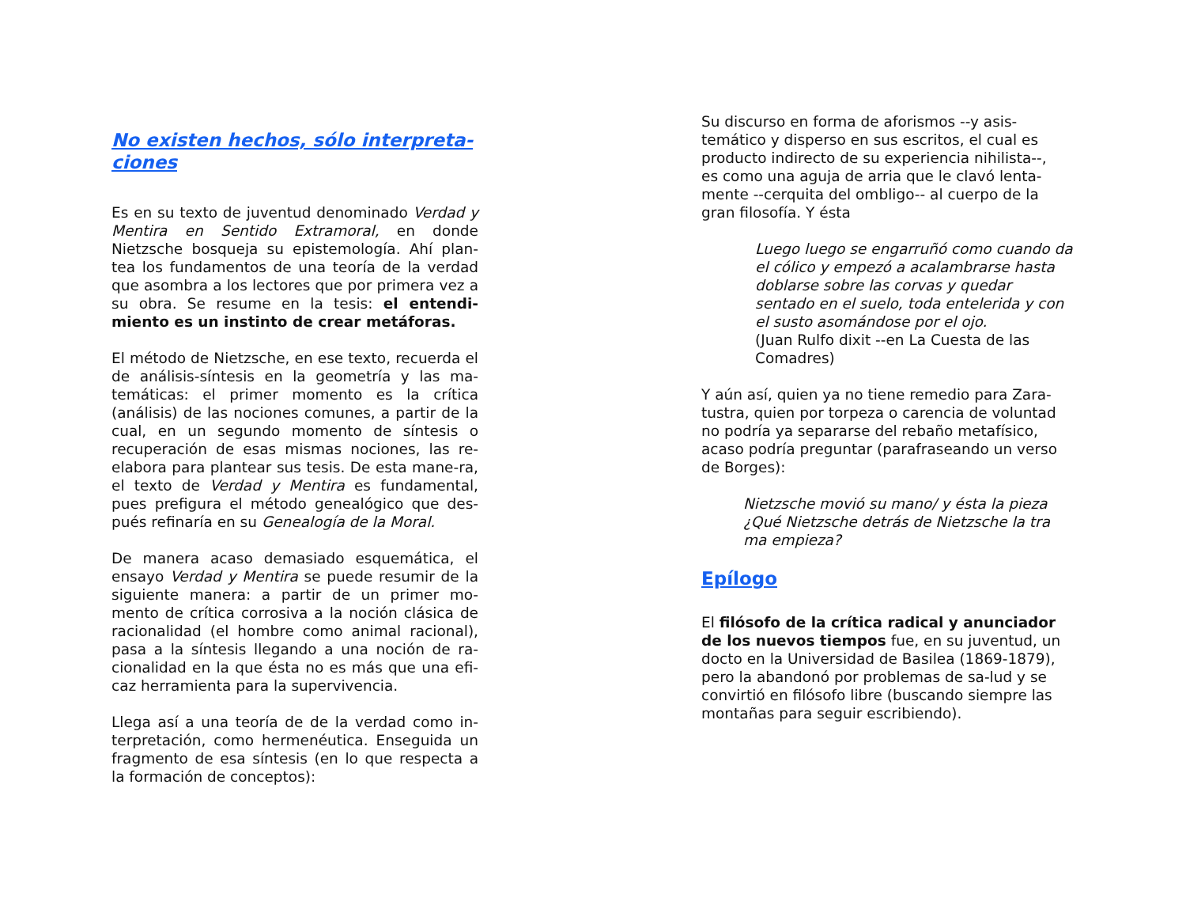No existen hechos, sólo interpreta-
ciones
Es en su texto de juventud denominado Verdad y Mentira en Sentido Extramoral, en donde Nietzsche bosqueja su epistemología. Ahí plan-tea los fundamentos de una teoría de la verdad que asombra a los lectores que por primera vez a su obra. Se resume en la tesis: el entendi-miento es un instinto de crear metáforas.
El método de Nietzsche, en ese texto, recuerda el de análisis-síntesis en la geometría y las ma-temáticas: el primer momento es la crítica (análisis) de las nociones comunes, a partir de la cual, en un segundo momento de síntesis o recuperación de esas mismas nociones, las re-elabora para plantear sus tesis. De esta mane-ra, el texto de Verdad y Mentira es fundamental, pues prefigura el método genealógico que des-pués refinaría en su Genealogía de la Moral.
De manera acaso demasiado esquemática, el ensayo Verdad y Mentira se puede resumir de la siguiente manera: a partir de un primer mo-mento de crítica corrosiva a la noción clásica de racionalidad (el hombre como animal racional), pasa a la síntesis llegando a una noción de ra-cionalidad en la que ésta no es más que una efi-caz herramienta para la supervivencia.
Llega así a una teoría de de la verdad como in-terpretación, como hermenéutica. Enseguida un fragmento de esa síntesis (en lo que respecta a la formación de conceptos):
Su discurso en forma de aforismos --y asis-
temático y disperso en sus escritos, el cual es
producto indirecto de su experiencia nihilista--,
es como una aguja de arria que le clavó lenta-
mente --cerquita del ombligo-- al cuerpo de la
gran filosofía. Y ésta
Luego luego se engarruñó como cuando da el cólico y empezó a acalambrarse hasta doblarse sobre las corvas y quedar sentado en el suelo, toda entelerida y con el susto asomándose por el ojo.
(Juan Rulfo dixit --en La Cuesta de las Comadres)
Y aún así, quien ya no tiene remedio para Zara-
tustra, quien por torpeza o carencia de voluntad
no podría ya separarse del rebaño metafísico,
acaso podría preguntar (parafraseando un verso
de Borges):
Nietzsche movió su mano/ y ésta la pieza
¿Qué Nietzsche detrás de Nietzsche la tra
ma empieza?
Epílogo
El filósofo de la crítica radical y anunciador de los nuevos tiempos fue, en su juventud, un docto en la Universidad de Basilea (1869-1879), pero la abandonó por problemas de sa-lud y se convirtió en filósofo libre (buscando siempre las montañas para seguir escribiendo).